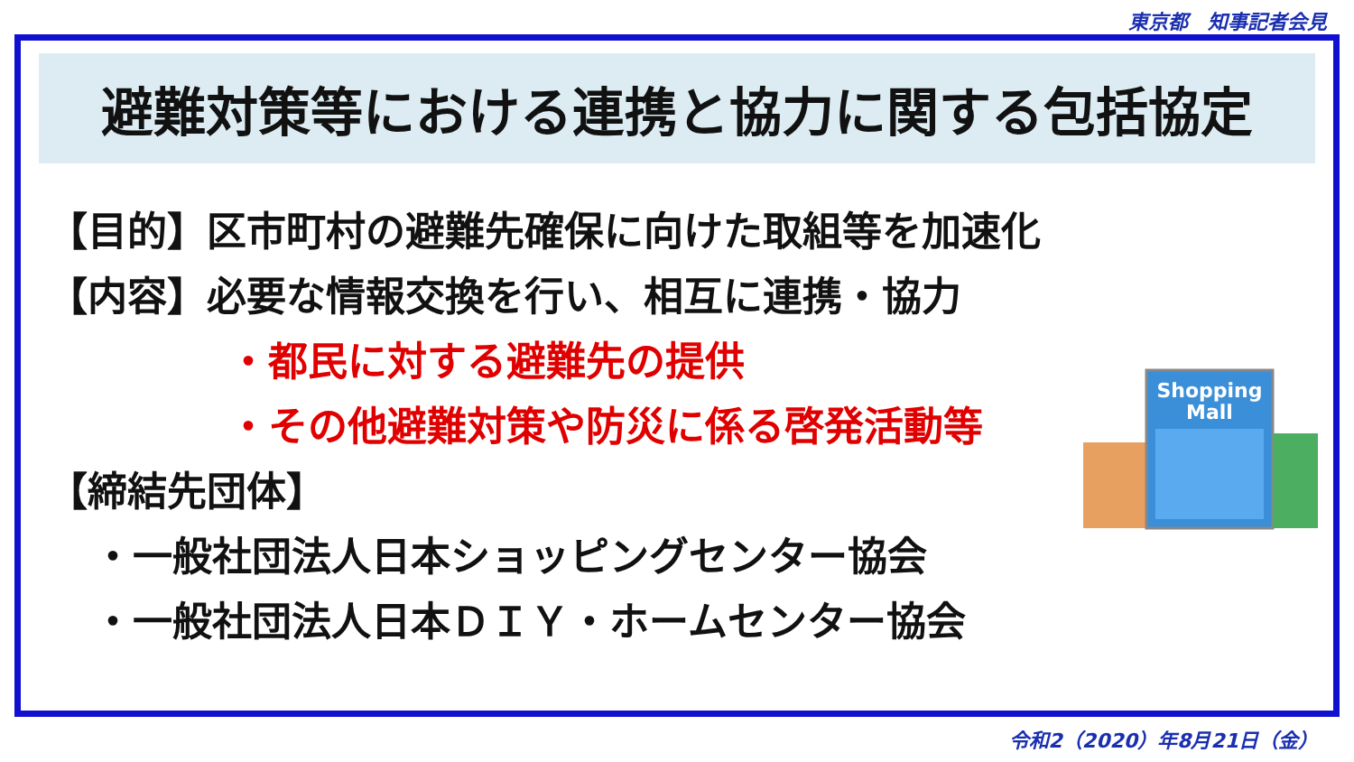東京都　知事記者会見
避難対策等における連携と協力に関する包括協定
【目的】区市町村の避難先確保に向けた取組等を加速化
【内容】必要な情報交換を行い、相互に連携・協力
・都民に対する避難先の提供
・その他避難対策や防災に係る啓発活動等
【締結先団体】
・一般社団法人日本ショッピングセンター協会
・一般社団法人日本ＤＩＹ・ホームセンター協会
Shopping
Mall
令和2（2020）年8月21日（金）